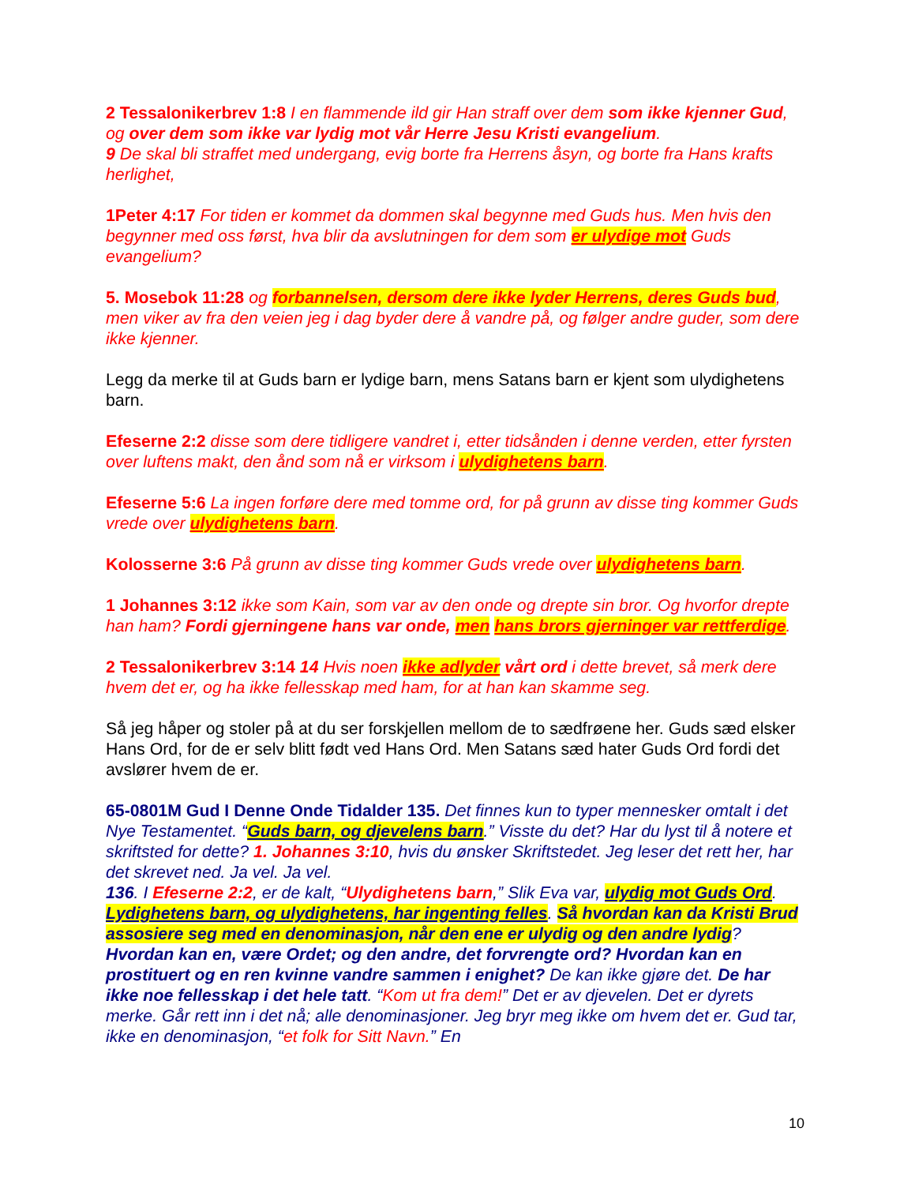2 Tessalonikerbrev 1:8 I en flammende ild gir Han straff over dem som ikke kjenner Gud, og over dem som ikke var lydig mot vår Herre Jesu Kristi evangelium.
9 De skal bli straffet med undergang, evig borte fra Herrens åsyn, og borte fra Hans krafts herlighet,
1Peter 4:17 For tiden er kommet da dommen skal begynne med Guds hus. Men hvis den begynner med oss først, hva blir da avslutningen for dem som er ulydige mot Guds evangelium?
5. Mosebok 11:28 og forbannelsen, dersom dere ikke lyder Herrens, deres Guds bud, men viker av fra den veien jeg i dag byder dere å vandre på, og følger andre guder, som dere ikke kjenner.
Legg da merke til at Guds barn er lydige barn, mens Satans barn er kjent som ulydighetens barn.
Efeserne 2:2 disse som dere tidligere vandret i, etter tidsånden i denne verden, etter fyrsten over luftens makt, den ånd som nå er virksom i ulydighetens barn.
Efeserne 5:6 La ingen forføre dere med tomme ord, for på grunn av disse ting kommer Guds vrede over ulydighetens barn.
Kolosserne 3:6 På grunn av disse ting kommer Guds vrede over ulydighetens barn.
1 Johannes 3:12 ikke som Kain, som var av den onde og drepte sin bror. Og hvorfor drepte han ham? Fordi gjerningene hans var onde, men hans brors gjerninger var rettferdige.
2 Tessalonikerbrev 3:14 14 Hvis noen ikke adlyder vårt ord i dette brevet, så merk dere hvem det er, og ha ikke fellesskap med ham, for at han kan skamme seg.
Så jeg håper og stoler på at du ser forskjellen mellom de to sædfrøene her. Guds sæd elsker Hans Ord, for de er selv blitt født ved Hans Ord. Men Satans sæd hater Guds Ord fordi det avslører hvem de er.
65-0801M Gud I Denne Onde Tidalder 135. Det finnes kun to typer mennesker omtalt i det Nye Testamentet. “Guds barn, og djevelens barn.” Visste du det? Har du lyst til å notere et skriftsted for dette? 1. Johannes 3:10, hvis du ønsker Skriftstedet. Jeg leser det rett her, har det skrevet ned. Ja vel. Ja vel.
136. I Efeserne 2:2, er de kalt, “Ulydighetens barn,” Slik Eva var, ulydig mot Guds Ord. Lydighetens barn, og ulydighetens, har ingenting felles. Så hvordan kan da Kristi Brud assosiere seg med en denominasjon, når den ene er ulydig og den andre lydig? Hvordan kan en, være Ordet; og den andre, det forvrengte ord? Hvordan kan en prostituert og en ren kvinne vandre sammen i enighet? De kan ikke gjøre det. De har ikke noe fellesskap i det hele tatt. “Kom ut fra dem!” Det er av djevelen. Det er dyrets merke. Går rett inn i det nå; alle denominasjoner. Jeg bryr meg ikke om hvem det er. Gud tar, ikke en denominasjon, “et folk for Sitt Navn.” En
10